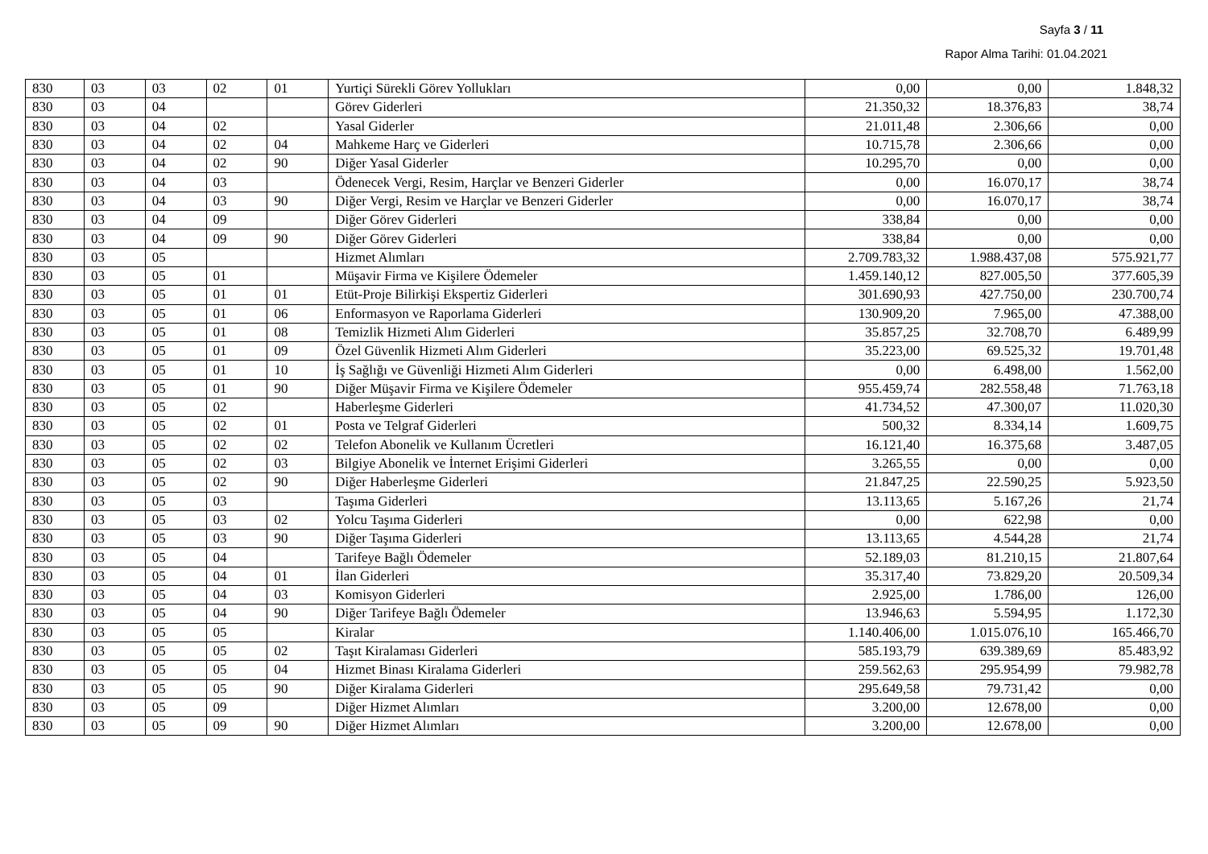Sayfa 3 / 11
Rapor Alma Tarihi: 01.04.2021
| 830 | 03 | 03 | 02 | 01 | Yurtiçi Sürekli Görev Yollukları | 0,00 | 0,00 | 1.848,32 |
| 830 | 03 | 04 | | | Görev Giderleri | 21.350,32 | 18.376,83 | 38,74 |
| 830 | 03 | 04 | 02 | | Yasal Giderler | 21.011,48 | 2.306,66 | 0,00 |
| 830 | 03 | 04 | 02 | 04 | Mahkeme Harç ve Giderleri | 10.715,78 | 2.306,66 | 0,00 |
| 830 | 03 | 04 | 02 | 90 | Diğer Yasal Giderler | 10.295,70 | 0,00 | 0,00 |
| 830 | 03 | 04 | 03 | | Ödenecek Vergi, Resim, Harçlar ve Benzeri Giderler | 0,00 | 16.070,17 | 38,74 |
| 830 | 03 | 04 | 03 | 90 | Diğer Vergi, Resim ve Harçlar ve Benzeri Giderler | 0,00 | 16.070,17 | 38,74 |
| 830 | 03 | 04 | 09 | | Diğer Görev Giderleri | 338,84 | 0,00 | 0,00 |
| 830 | 03 | 04 | 09 | 90 | Diğer Görev Giderleri | 338,84 | 0,00 | 0,00 |
| 830 | 03 | 05 | | | Hizmet Alımları | 2.709.783,32 | 1.988.437,08 | 575.921,77 |
| 830 | 03 | 05 | 01 | | Müşavir Firma ve Kişilere Ödemeler | 1.459.140,12 | 827.005,50 | 377.605,39 |
| 830 | 03 | 05 | 01 | 01 | Etüt-Proje Bilirkişi Ekspertiz Giderleri | 301.690,93 | 427.750,00 | 230.700,74 |
| 830 | 03 | 05 | 01 | 06 | Enformasyon ve Raporlama Giderleri | 130.909,20 | 7.965,00 | 47.388,00 |
| 830 | 03 | 05 | 01 | 08 | Temizlik Hizmeti Alım Giderleri | 35.857,25 | 32.708,70 | 6.489,99 |
| 830 | 03 | 05 | 01 | 09 | Özel Güvenlik Hizmeti Alım Giderleri | 35.223,00 | 69.525,32 | 19.701,48 |
| 830 | 03 | 05 | 01 | 10 | İş Sağlığı ve Güvenliği Hizmeti Alım Giderleri | 0,00 | 6.498,00 | 1.562,00 |
| 830 | 03 | 05 | 01 | 90 | Diğer Müşavir Firma ve Kişilere Ödemeler | 955.459,74 | 282.558,48 | 71.763,18 |
| 830 | 03 | 05 | 02 | | Haberleşme Giderleri | 41.734,52 | 47.300,07 | 11.020,30 |
| 830 | 03 | 05 | 02 | 01 | Posta ve Telgraf Giderleri | 500,32 | 8.334,14 | 1.609,75 |
| 830 | 03 | 05 | 02 | 02 | Telefon Abonelik ve Kullanım Ücretleri | 16.121,40 | 16.375,68 | 3.487,05 |
| 830 | 03 | 05 | 02 | 03 | Bilgiye Abonelik ve İnternet Erişimi Giderleri | 3.265,55 | 0,00 | 0,00 |
| 830 | 03 | 05 | 02 | 90 | Diğer Haberleşme Giderleri | 21.847,25 | 22.590,25 | 5.923,50 |
| 830 | 03 | 05 | 03 | | Taşıma Giderleri | 13.113,65 | 5.167,26 | 21,74 |
| 830 | 03 | 05 | 03 | 02 | Yolcu Taşıma Giderleri | 0,00 | 622,98 | 0,00 |
| 830 | 03 | 05 | 03 | 90 | Diğer Taşıma Giderleri | 13.113,65 | 4.544,28 | 21,74 |
| 830 | 03 | 05 | 04 | | Tarifeye Bağlı Ödemeler | 52.189,03 | 81.210,15 | 21.807,64 |
| 830 | 03 | 05 | 04 | 01 | İlan Giderleri | 35.317,40 | 73.829,20 | 20.509,34 |
| 830 | 03 | 05 | 04 | 03 | Komisyon Giderleri | 2.925,00 | 1.786,00 | 126,00 |
| 830 | 03 | 05 | 04 | 90 | Diğer Tarifeye Bağlı Ödemeler | 13.946,63 | 5.594,95 | 1.172,30 |
| 830 | 03 | 05 | 05 | | Kiralar | 1.140.406,00 | 1.015.076,10 | 165.466,70 |
| 830 | 03 | 05 | 05 | 02 | Taşıt Kiralaması Giderleri | 585.193,79 | 639.389,69 | 85.483,92 |
| 830 | 03 | 05 | 05 | 04 | Hizmet Binası Kiralama Giderleri | 259.562,63 | 295.954,99 | 79.982,78 |
| 830 | 03 | 05 | 05 | 90 | Diğer Kiralama Giderleri | 295.649,58 | 79.731,42 | 0,00 |
| 830 | 03 | 05 | 09 | | Diğer Hizmet Alımları | 3.200,00 | 12.678,00 | 0,00 |
| 830 | 03 | 05 | 09 | 90 | Diğer Hizmet Alımları | 3.200,00 | 12.678,00 | 0,00 |